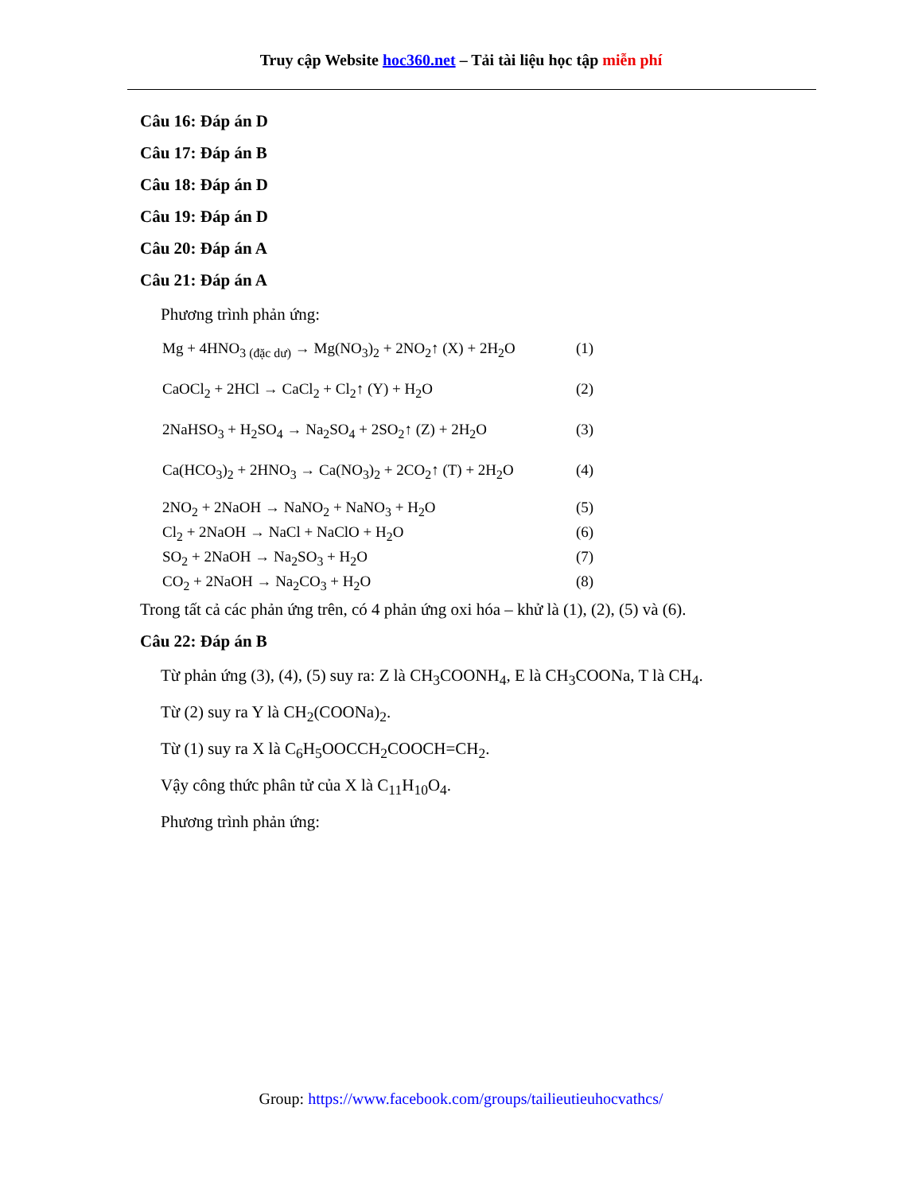Truy cập Website hoc360.net – Tải tài liệu học tập miễn phí
Câu 16: Đáp án D
Câu 17: Đáp án B
Câu 18: Đáp án D
Câu 19: Đáp án D
Câu 20: Đáp án A
Câu 21: Đáp án A
Phương trình phản ứng:
Mg + 4HNO<sub>3 (đặc dư)</sub> → Mg(NO<sub>3</sub>)<sub>2</sub> + 2NO<sub>2</sub>↑ (X) + 2H<sub>2</sub>O (1)
CaOCl<sub>2</sub> + 2HCl → CaCl<sub>2</sub> + Cl<sub>2</sub>↑ (Y) + H<sub>2</sub>O (2)
2NaHSO<sub>3</sub> + H<sub>2</sub>SO<sub>4</sub> → Na<sub>2</sub>SO<sub>4</sub> + 2SO<sub>2</sub>↑ (Z) + 2H<sub>2</sub>O (3)
Ca(HCO<sub>3</sub>)<sub>2</sub> + 2HNO<sub>3</sub> → Ca(NO<sub>3</sub>)<sub>2</sub> + 2CO<sub>2</sub>↑ (T) + 2H<sub>2</sub>O (4)
2NO<sub>2</sub> + 2NaOH → NaNO<sub>2</sub> + NaNO<sub>3</sub> + H<sub>2</sub>O (5)
Cl<sub>2</sub> + 2NaOH → NaCl + NaClO + H<sub>2</sub>O (6)
SO<sub>2</sub> + 2NaOH → Na<sub>2</sub>SO<sub>3</sub> + H<sub>2</sub>O (7)
CO<sub>2</sub> + 2NaOH → Na<sub>2</sub>CO<sub>3</sub> + H<sub>2</sub>O (8)
Trong tất cả các phản ứng trên, có 4 phản ứng oxi hóa – khử là (1), (2), (5) và (6).
Câu 22: Đáp án B
Từ phản ứng (3), (4), (5) suy ra: Z là CH<sub>3</sub>COONH<sub>4</sub>, E là CH<sub>3</sub>COONa, T là CH<sub>4</sub>.
Từ (2) suy ra Y là CH<sub>2</sub>(COONa)<sub>2</sub>.
Từ (1) suy ra X là C<sub>6</sub>H<sub>5</sub>OOCCH<sub>2</sub>COOCH=CH<sub>2</sub>.
Vậy công thức phân tử của X là C<sub>11</sub>H<sub>10</sub>O<sub>4</sub>.
Phương trình phản ứng:
Group: https://www.facebook.com/groups/tailieutieuhocvathcs/